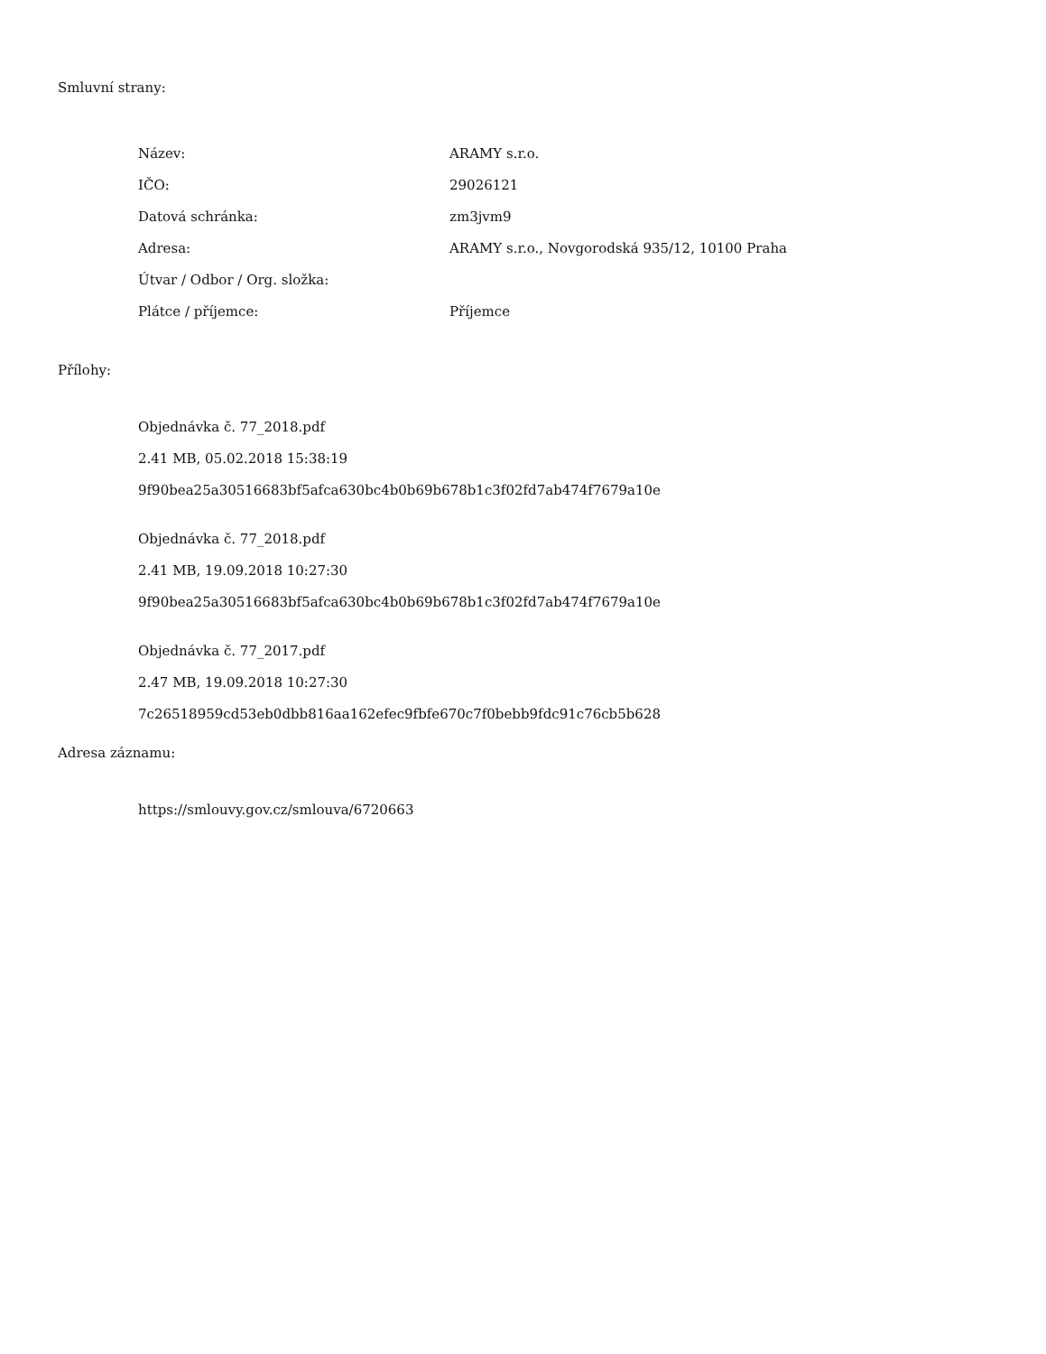Smluvní strany:
| Název: | ARAMY s.r.o. |
| IČO: | 29026121 |
| Datová schránka: | zm3jvm9 |
| Adresa: | ARAMY s.r.o., Novgorodská 935/12, 10100 Praha |
| Útvar / Odbor / Org. složka: | |
| Plátce / příjemce: | Příjemce |
Přílohy:
Objednávka č. 77_2018.pdf
2.41 MB, 05.02.2018 15:38:19
9f90bea25a30516683bf5afca630bc4b0b69b678b1c3f02fd7ab474f7679a10e
Objednávka č. 77_2018.pdf
2.41 MB, 19.09.2018 10:27:30
9f90bea25a30516683bf5afca630bc4b0b69b678b1c3f02fd7ab474f7679a10e
Objednávka č. 77_2017.pdf
2.47 MB, 19.09.2018 10:27:30
7c26518959cd53eb0dbb816aa162efec9fbfe670c7f0bebb9fdc91c76cb5b628
Adresa záznamu:
https://smlouvy.gov.cz/smlouva/6720663